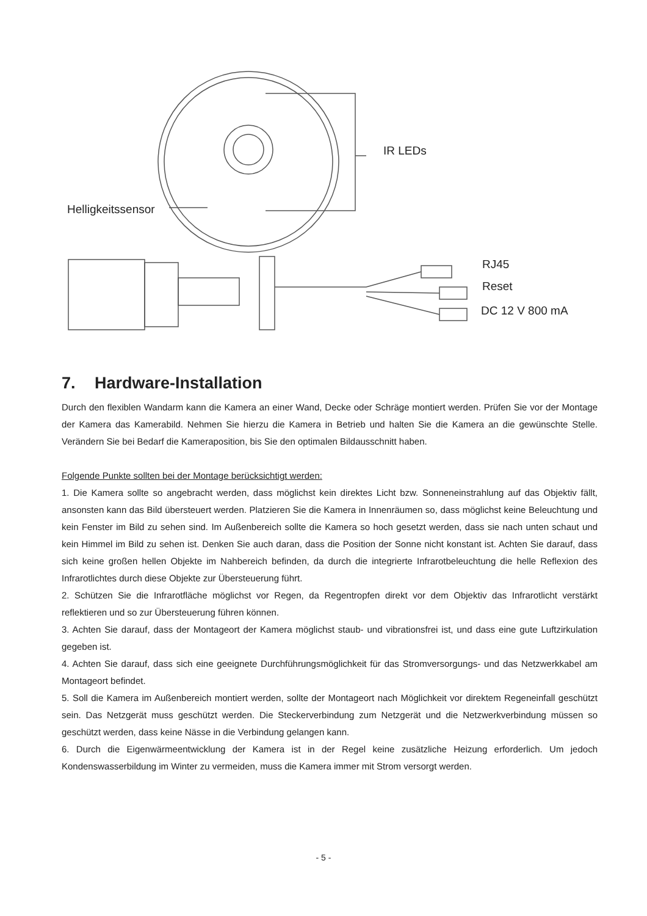Helligkeitssensor
IR LEDs
RJ45
Reset
DC 12 V 800 mA
7. Hardware-Installation
Durch den flexiblen Wandarm kann die Kamera an einer Wand, Decke oder Schräge montiert werden. Prüfen Sie vor der Montage der Kamera das Kamerabild. Nehmen Sie hierzu die Kamera in Betrieb und halten Sie die Kamera an die gewünschte Stelle. Verändern Sie bei Bedarf die Kameraposition, bis Sie den optimalen Bildausschnitt haben.
Folgende Punkte sollten bei der Montage berücksichtigt werden:
1. Die Kamera sollte so angebracht werden, dass möglichst kein direktes Licht bzw. Sonneneinstrahlung auf das Objektiv fällt, ansonsten kann das Bild übersteuert werden. Platzieren Sie die Kamera in Innenräumen so, dass möglichst keine Beleuchtung und kein Fenster im Bild zu sehen sind. Im Außenbereich sollte die Kamera so hoch gesetzt werden, dass sie nach unten schaut und kein Himmel im Bild zu sehen ist. Denken Sie auch daran, dass die Position der Sonne nicht konstant ist. Achten Sie darauf, dass sich keine großen hellen Objekte im Nahbereich befinden, da durch die integrierte Infrarotbeleuchtung die helle Reflexion des Infrarotlichtes durch diese Objekte zur Übersteuerung führt.
2. Schützen Sie die Infrarotfläche möglichst vor Regen, da Regentropfen direkt vor dem Objektiv das Infrarotlicht verstärkt reflektieren und so zur Übersteuerung führen können.
3. Achten Sie darauf, dass der Montageort der Kamera möglichst staub- und vibrationsfrei ist, und dass eine gute Luftzirkulation gegeben ist.
4. Achten Sie darauf, dass sich eine geeignete Durchführungsmöglichkeit für das Stromversorgungs- und das Netzwerkkabel am Montageort befindet.
5. Soll die Kamera im Außenbereich montiert werden, sollte der Montageort nach Möglichkeit vor direktem Regeneinfall geschützt sein. Das Netzgerät muss geschützt werden. Die Steckerverbindung zum Netzgerät und die Netzwerkverbindung müssen so geschützt werden, dass keine Nässe in die Verbindung gelangen kann.
6. Durch die Eigenwärmeentwicklung der Kamera ist in der Regel keine zusätzliche Heizung erforderlich. Um jedoch Kondenswasserbildung im Winter zu vermeiden, muss die Kamera immer mit Strom versorgt werden.
- 5 -